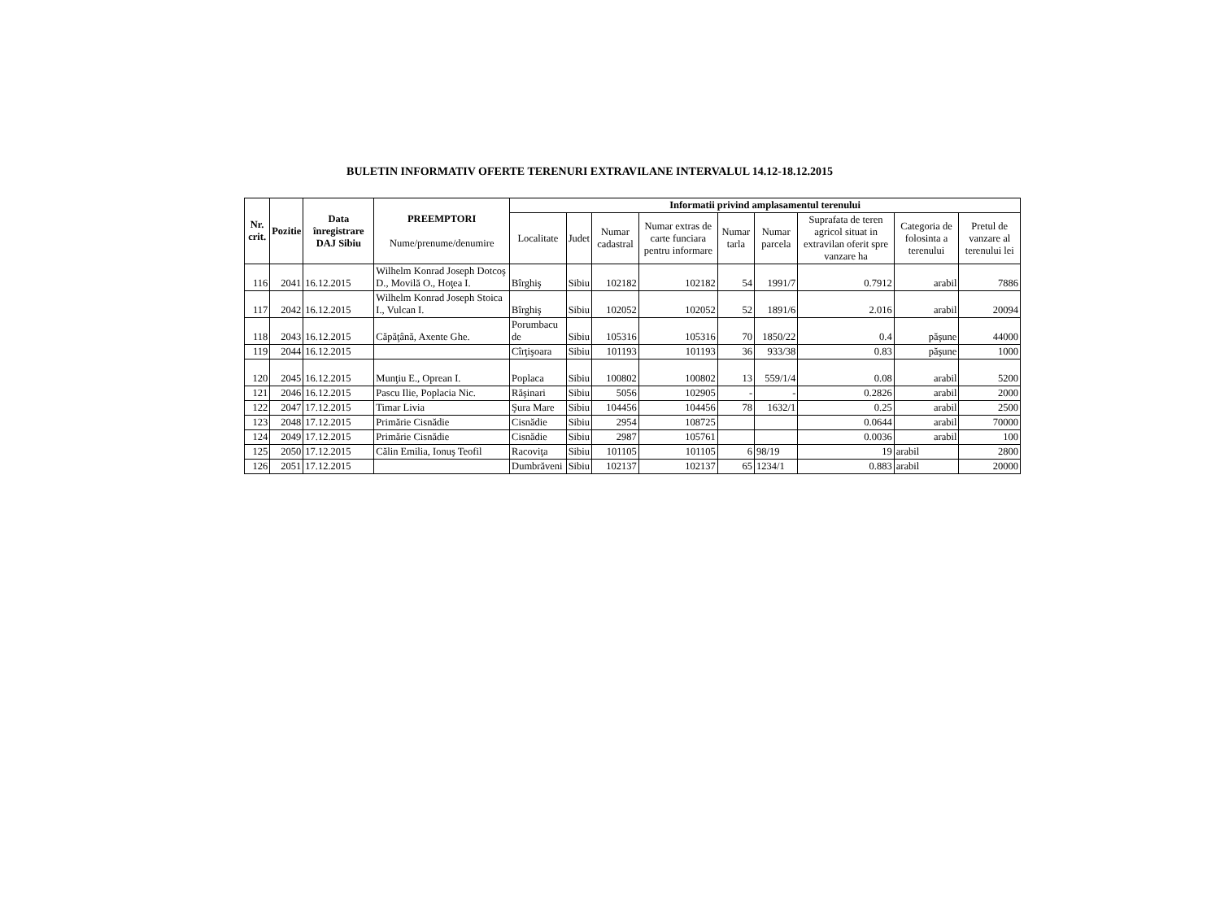BULETIN INFORMATIV OFERTE TERENURI EXTRAVILANE INTERVALUL 14.12-18.12.2015
| Nr. crit. | Pozitie | Data înregistrare DAJ Sibiu | PREEMPTORI Nume/prenume/denumire | Informatii privind amplasamentul terenului | | | | | | | | |
| --- | --- | --- | --- | --- | --- | --- | --- | --- | --- | --- | --- | --- |
| | | | | Localitate | Judet | Numar cadastral | Numar extras de carte funciara pentru informare | Numar tarla | Numar parcela | Suprafata de teren agricol situat in extravilan oferit spre vanzare ha | Categoria de folosinta a terenului | Pretul de vanzare al terenului lei |
| 116 | 2041 | 16.12.2015 | Wilhelm Konrad Joseph Dotcoş D., Movilă O., Hoţea I. | Bîrghiş | Sibiu | 102182 | 102182 | 54 | 1991/7 | 0.7912 | arabil | 7886 |
| 117 | 2042 | 16.12.2015 | Wilhelm Konrad Joseph Stoica I., Vulcan I. | Bîrghiş | Sibiu | 102052 | 102052 | 52 | 1891/6 | 2.016 | arabil | 20094 |
| 118 | 2043 | 16.12.2015 | Căpăţână, Axente Ghe. | Porumbacu de | Sibiu | 105316 | 105316 | 70 | 1850/22 | 0.4 | păşune | 44000 |
| 119 | 2044 | 16.12.2015 | | Cîrţişoara | Sibiu | 101193 | 101193 | 36 | 933/38 | 0.83 | păşune | 1000 |
| 120 | 2045 | 16.12.2015 | Munţiu E., Oprean I. | Poplaca | Sibiu | 100802 | 100802 | 13 | 559/1/4 | 0.08 | arabil | 5200 |
| 121 | 2046 | 16.12.2015 | Pascu Ilie, Poplacia Nic. | Răşinari | Sibiu | 5056 | 102905 | - | - | 0.2826 | arabil | 2000 |
| 122 | 2047 | 17.12.2015 | Timar Livia | Şura Mare | Sibiu | 104456 | 104456 | 78 | 1632/1 | 0.25 | arabil | 2500 |
| 123 | 2048 | 17.12.2015 | Primărie Cisnădie | Cisnădie | Sibiu | 2954 | 108725 | | | 0.0644 | arabil | 70000 |
| 124 | 2049 | 17.12.2015 | Primărie Cisnădie | Cisnădie | Sibiu | 2987 | 105761 | | | 0.0036 | arabil | 100 |
| 125 | 2050 | 17.12.2015 | Călin Emilia, Ionuş Teofil | Racoviţa | Sibiu | 101105 | 101105 | 6 | 98/19 | 19 | arabil | 2800 |
| 126 | 2051 | 17.12.2015 | | Dumbrăveni | Sibiu | 102137 | 102137 | 65 | 1234/1 | 0.883 | arabil | 20000 |